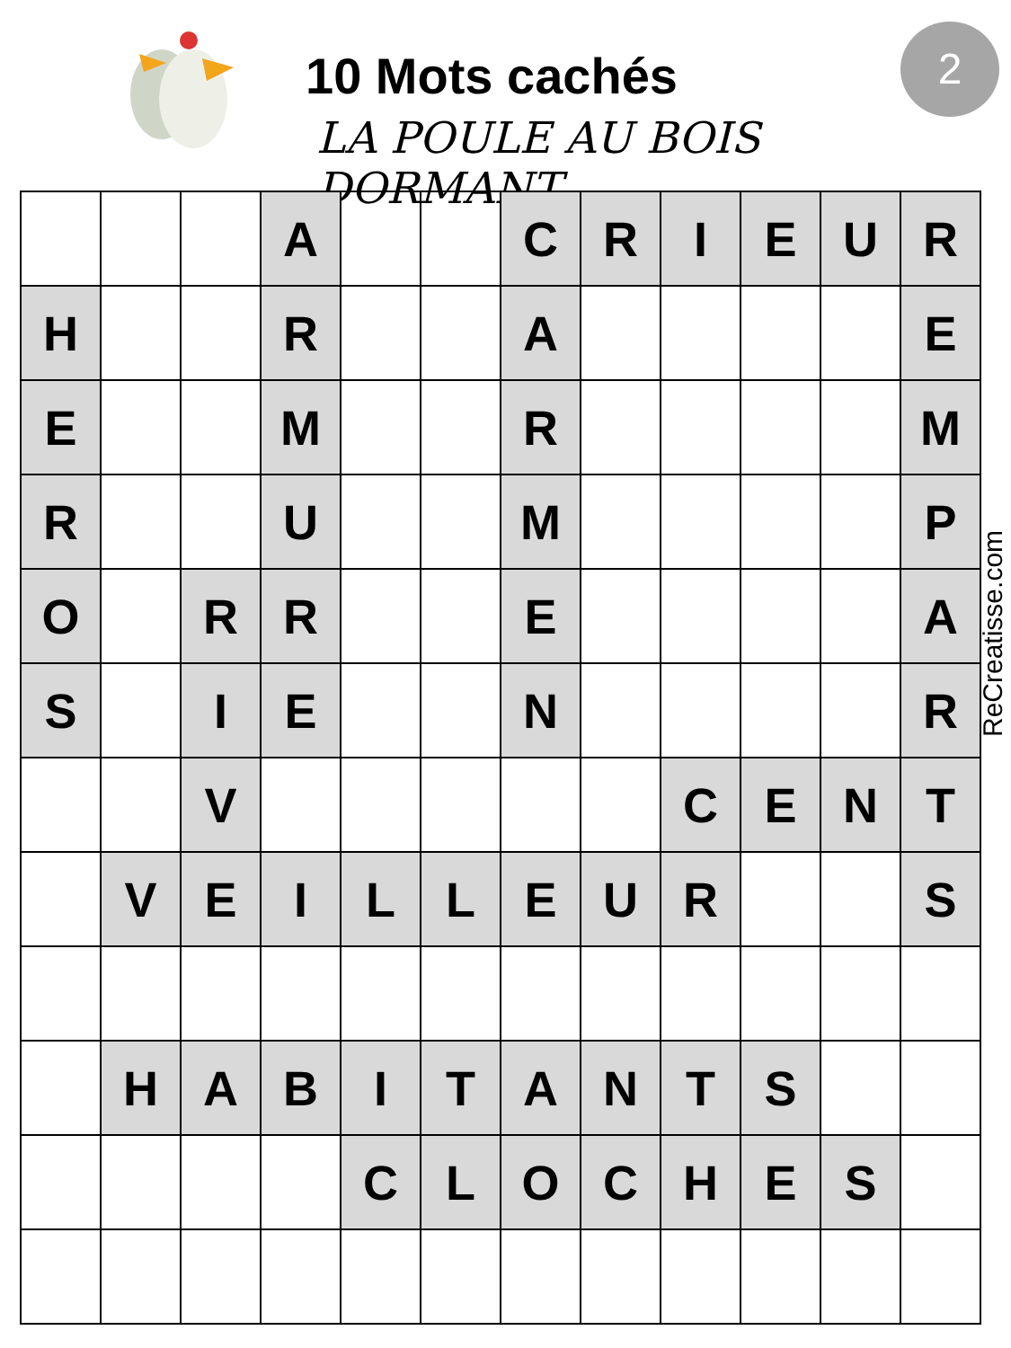10 Mots cachés
LA POULE AU BOIS DORMANT
2
| | | | A | | | C | R | I | E | U | R |
| H | | | R | | | A | | | | | E |
| E | | | M | | | R | | | | | M |
| R | | | U | | | M | | | | | P |
| O | | R | R | | | E | | | | | A |
| S | | I | E | | | N | | | | | R |
| | | V | | | | | | C | E | N | T |
| | V | E | I | L | L | E | U | R | | | S |
| | H | A | B | I | T | A | N | T | S | | |
| | | | | C | L | O | C | H | E | S | |
ReCreatisse.com